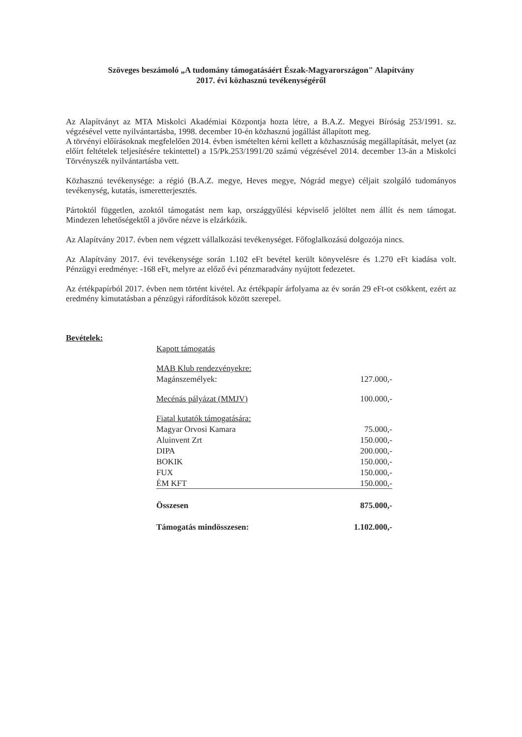Szöveges beszámoló „A tudomány támogatásáért Észak-Magyarországon" Alapítvány
2017. évi közhasznú tevékenységéről
Az Alapítványt az MTA Miskolci Akadémiai Központja hozta létre, a B.A.Z. Megyei Bíróság 253/1991. sz. végzésével vette nyilvántartásba, 1998. december 10-én közhasznú jogállást állapított meg.
A törvényi előírásoknak megfelelően 2014. évben ismételten kérni kellett a közhasznúság megállapítását, melyet (az előírt feltételek teljesítésére tekintettel) a 15/Pk.253/1991/20 számú végzésével 2014. december 13-án a Miskolci Törvényszék nyilvántartásba vett.
Közhasznú tevékenysége: a régió (B.A.Z. megye, Heves megye, Nógrád megye) céljait szolgáló tudományos tevékenység, kutatás, ismeretterjesztés.
Pártoktól független, azoktól támogatást nem kap, országgyűlési képviselő jelöltet nem állít és nem támogat. Mindezen lehetőségektől a jövőre nézve is elzárkózik.
Az Alapítvány 2017. évben nem végzett vállalkozási tevékenységet. Főfoglalkozású dolgozója nincs.
Az Alapítvány 2017. évi tevékenysége során 1.102 eFt bevétel került könyvelésre és 1.270 eFt kiadása volt. Pénzügyi eredménye: -168 eFt, melyre az előző évi pénzmaradvány nyújtott fedezetet.
Az értékpapírból 2017. évben nem történt kivétel. Az értékpapír árfolyama az év során 29 eFt-ot csökkent, ezért az eredmény kimutatásban a pénzügyi ráfordítások között szerepel.
Bevételek:
| Kapott támogatás | |
| MAB Klub rendezvényekre: | |
| Magánszemélyek: | 127.000,- |
| Mecénás pályázat (MMJV) | 100.000,- |
| Fiatal kutatók támogatására: | |
| Magyar Orvosi Kamara | 75.000,- |
| Aluinvent Zrt | 150.000,- |
| DIPA | 200.000,- |
| BOKIK | 150.000,- |
| FUX | 150.000,- |
| ÉM KFT | 150.000,- |
| Összesen | 875.000,- |
| Támogatás mindösszesen: | 1.102.000,- |